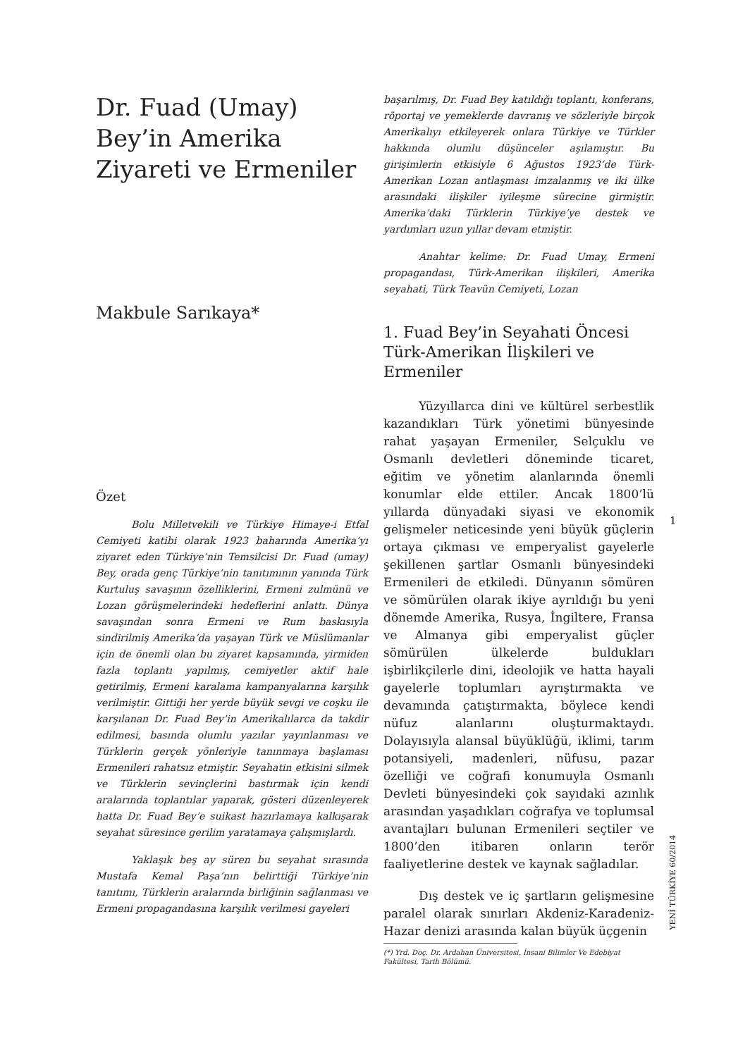Dr. Fuad (Umay) Bey’in Amerika Ziyareti ve Ermeniler
Makbule Sarıkaya*
Özet
Bolu Milletvekili ve Türkiye Himaye-i Etfal Cemiyeti katibi olarak 1923 baharında Amerika’yı ziyaret eden Türkiye’nin Temsilcisi Dr. Fuad (umay) Bey, orada genç Türkiye’nin tanıtımının yanında Türk Kurtuluş savaşının özelliklerini, Ermeni zulmünü ve Lozan görüşmelerindeki hedeflerini anlattı. Dünya savaşından sonra Ermeni ve Rum baskısıyla sindirilmiş Amerika’da yaşayan Türk ve Müslümanlar için de önemli olan bu ziyaret kapsamında, yirmiden fazla toplantı yapılmış, cemiyetler aktif hale getirilmiş, Ermeni karalama kampanyalarına karşılık verilmiştir. Gittiği her yerde büyük sevgi ve coşku ile karşılanan Dr. Fuad Bey’in Amerikalılarca da takdir edilmesi, basında olumlu yazılar yayınlanması ve Türklerin gerçek yönleriyle tanınmaya başlaması Ermenileri rahatsız etmiştir. Seyahatin etkisini silmek ve Türklerin sevinçlerini bastırmak için kendi aralarında toplantılar yaparak, gösteri düzenleyerek hatta Dr. Fuad Bey’e suikast hazırlamaya kalkışarak seyahat süresince gerilim yaratamaya çalışmışlardı.
Yaklaşık beş ay süren bu seyahat sırasında Mustafa Kemal Paşa’nın belirttiği Türkiye’nin tanıtımı, Türklerin aralarında birliğinin sağlanması ve Ermeni propagandasına karşılık verilmesi gayeleri
başarılmış, Dr. Fuad Bey katıldığı toplantı, konferans, röportaj ve yemeklerde davranış ve sözleriyle birçok Amerikalıyı etkileyerek onlara Türkiye ve Türkler hakkında olumlu düşünceler aşılamıştır. Bu girişimlerin etkisiyle 6 Ağustos 1923’de Türk-Amerikan Lozan antlaşması imzalanmış ve iki ülke arasındaki ilişkiler iyileşme sürecine girmiştir. Amerika’daki Türklerin Türkiye’ye destek ve yardımları uzun yıllar devam etmiştir.
Anahtar kelime: Dr. Fuad Umay, Ermeni propagandası, Türk-Amerikan ilişkileri, Amerika seyahati, Türk Teavün Cemiyeti, Lozan
1. Fuad Bey’in Seyahati Öncesi Türk-Amerikan İlişkileri ve Ermeniler
Yüzyıllarca dini ve kültürel serbestlik kazandıkları Türk yönetimi bünyesinde rahat yaşayan Ermeniler, Selçuklu ve Osmanlı devletleri döneminde ticaret, eğitim ve yönetim alanlarında önemli konumlar elde ettiler. Ancak 1800’lü yıllarda dünyadaki siyasi ve ekonomik gelişmeler neticesinde yeni büyük güçlerin ortaya çıkması ve emperyalist gayelerle şekillenen şartlar Osmanlı bünyesindeki Ermenileri de etkiledi. Dünyanın sömüren ve sömürülen olarak ikiye ayrıldığı bu yeni dönemde Amerika, Rusya, İngiltere, Fransa ve Almanya gibi emperyalist güçler sömürülen ülkelerde buldukları işbirlikçilerle dini, ideolojik ve hatta hayali gayelerle toplumları ayrıştırmakta ve devamında çatıştırmakta, böylece kendi nüfuz alanlarını oluşturmaktaydı. Dolayısıyla alansal büyüklüğü, iklimi, tarım potansiyeli, madenleri, nüfusu, pazar özelliği ve coğrafi konumuyla Osmanlı Devleti bünyesindeki çok sayıdaki azınlık arasından yaşadıkları coğrafya ve toplumsal avantajları bulunan Ermenileri seçtiler ve 1800’den itibaren onların terör faaliyetlerine destek ve kaynak sağladılar.
Dış destek ve iç şartların gelişmesine paralel olarak sınırları Akdeniz-Karadeniz-Hazar denizi arasında kalan büyük üçgenin
(*) Yrd. Doç. Dr. Ardahan Üniversitesi, İnsani Bilimler Ve Edebiyat Fakültesi, Tarih Bölümü.
1
YENİ TÜRKİYE 60/2014